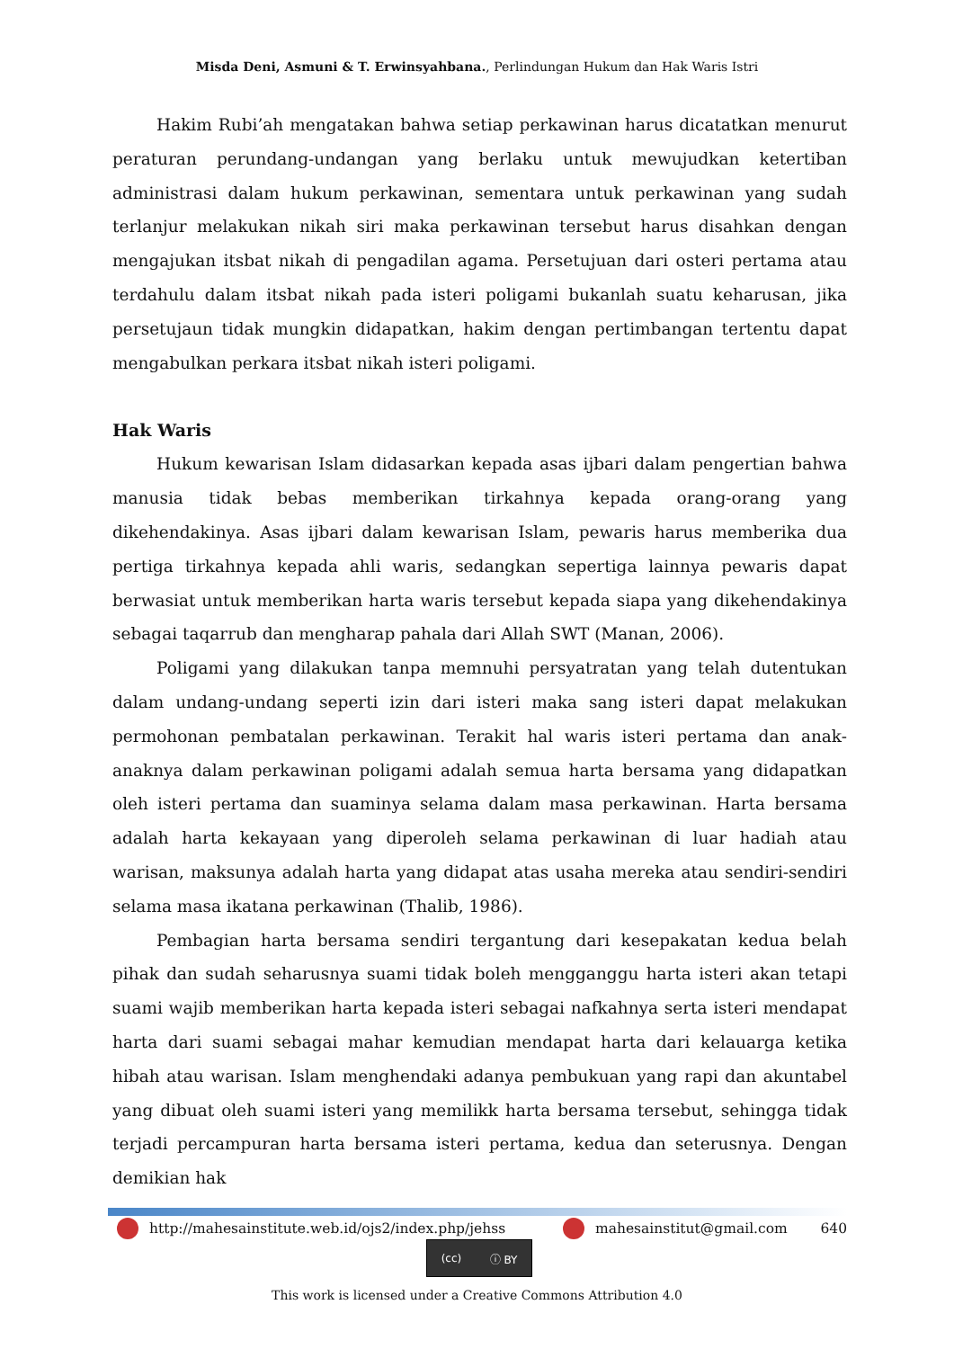Misda Deni, Asmuni & T. Erwinsyahbana., Perlindungan Hukum dan Hak Waris Istri
Hakim Rubi’ah mengatakan bahwa setiap perkawinan harus dicatatkan menurut peraturan perundang-undangan yang berlaku untuk mewujudkan ketertiban administrasi dalam hukum perkawinan, sementara untuk perkawinan yang sudah terlanjur melakukan nikah siri maka perkawinan tersebut harus disahkan dengan mengajukan itsbat nikah di pengadilan agama. Persetujuan dari osteri pertama atau terdahulu dalam itsbat nikah pada isteri poligami bukanlah suatu keharusan, jika persetujaun tidak mungkin didapatkan, hakim dengan pertimbangan tertentu dapat mengabulkan perkara itsbat nikah isteri poligami.
Hak Waris
Hukum kewarisan Islam didasarkan kepada asas ijbari dalam pengertian bahwa manusia tidak bebas memberikan tirkahnya kepada orang-orang yang dikehendakinya. Asas ijbari dalam kewarisan Islam, pewaris harus memberika dua pertiga tirkahnya kepada ahli waris, sedangkan sepertiga lainnya pewaris dapat berwasiat untuk memberikan harta waris tersebut kepada siapa yang dikehendakinya sebagai taqarrub dan mengharap pahala dari Allah SWT (Manan, 2006).
Poligami yang dilakukan tanpa memnuhi persyatratan yang telah dutentukan dalam undang-undang seperti izin dari isteri maka sang isteri dapat melakukan permohonan pembatalan perkawinan. Terakit hal waris isteri pertama dan anak-anaknya dalam perkawinan poligami adalah semua harta bersama yang didapatkan oleh isteri pertama dan suaminya selama dalam masa perkawinan. Harta bersama adalah harta kekayaan yang diperoleh selama perkawinan di luar hadiah atau warisan, maksunya adalah harta yang didapat atas usaha mereka atau sendiri-sendiri selama masa ikatana perkawinan (Thalib, 1986).
Pembagian harta bersama sendiri tergantung dari kesepakatan kedua belah pihak dan sudah seharusnya suami tidak boleh mengganggu harta isteri akan tetapi suami wajib memberikan harta kepada isteri sebagai nafkahnya serta isteri mendapat harta dari suami sebagai mahar kemudian mendapat harta dari kelauarga ketika hibah atau warisan. Islam menghendaki adanya pembukuan yang rapi dan akuntabel yang dibuat oleh suami isteri yang memilikk harta bersama tersebut, sehingga tidak terjadi percampuran harta bersama isteri pertama, kedua dan seterusnya. Dengan demikian hak
http://mahesainstitute.web.id/ojs2/index.php/jehss mahesainstitut@gmail.com 640
(cc) ⓘ BY
This work is licensed under a Creative Commons Attribution 4.0